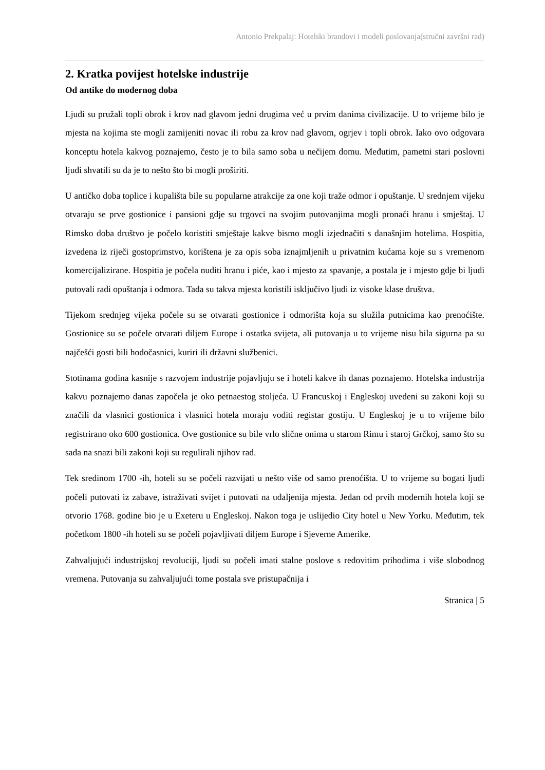Antonio Prekpalaj: Hotelski brandovi i modeli poslovanja(stručni završni rad)
2. Kratka povijest hotelske industrije
Od antike do modernog doba
Ljudi su pružali topli obrok i krov nad glavom jedni drugima već u prvim danima civilizacije. U to vrijeme bilo je mjesta na kojima ste mogli zamijeniti novac ili robu za krov nad glavom, ogrjev i topli obrok. Iako ovo odgovara konceptu hotela kakvog poznajemo, često je to bila samo soba u nečijem domu. Međutim, pametni stari poslovni ljudi shvatili su da je to nešto što bi mogli proširiti.
U antičko doba toplice i kupališta bile su popularne atrakcije za one koji traže odmor i opuštanje. U srednjem vijeku otvaraju se prve gostionice i pansioni gdje su trgovci na svojim putovanjima mogli pronaći hranu i smještaj. U Rimsko doba društvo je počelo koristiti smještaje kakve bismo mogli izjednačiti s današnjim hotelima. Hospitia, izvedena iz riječi gostoprimstvo, korištena je za opis soba iznajmljenih u privatnim kućama koje su s vremenom komercijalizirane. Hospitia je počela nuditi hranu i piće, kao i mjesto za spavanje, a postala je i mjesto gdje bi ljudi putovali radi opuštanja i odmora. Tada su takva mjesta koristili isključivo ljudi iz visoke klase društva.
Tijekom srednjeg vijeka počele su se otvarati gostionice i odmorišta koja su služila putnicima kao prenoćište. Gostionice su se počele otvarati diljem Europe i ostatka svijeta, ali putovanja u to vrijeme nisu bila sigurna pa su najčešći gosti bili hodočasnici, kuriri ili državni službenici.
Stotinama godina kasnije s razvojem industrije pojavljuju se i hoteli kakve ih danas poznajemo. Hotelska industrija kakvu poznajemo danas započela je oko petnaestog stoljeća. U Francuskoj i Engleskoj uvedeni su zakoni koji su značili da vlasnici gostionica i vlasnici hotela moraju voditi registar gostiju. U Engleskoj je u to vrijeme bilo registrirano oko 600 gostionica. Ove gostionice su bile vrlo slične onima u starom Rimu i staroj Grčkoj, samo što su sada na snazi bili zakoni koji su regulirali njihov rad.
Tek sredinom 1700 -ih, hoteli su se počeli razvijati u nešto više od samo prenoćišta. U to vrijeme su bogati ljudi počeli putovati iz zabave, istraživati svijet i putovati na udaljenija mjesta. Jedan od prvih modernih hotela koji se otvorio 1768. godine bio je u Exeteru u Engleskoj. Nakon toga je uslijedio City hotel u New Yorku. Međutim, tek početkom 1800 -ih hoteli su se počeli pojavljivati diljem Europe i Sjeverne Amerike.
Zahvaljujući industrijskoj revoluciji, ljudi su počeli imati stalne poslove s redovitim prihodima i više slobodnog vremena. Putovanja su zahvaljujući tome postala sve pristupačnija i
Stranica | 5